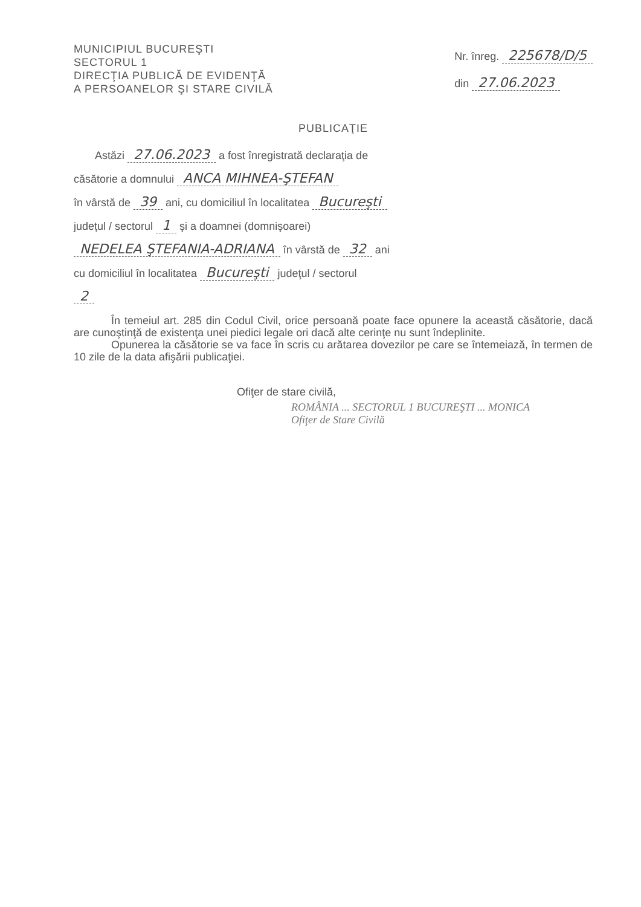MUNICIPIUL BUCUREŞTI
SECTORUL 1
DIRECŢIA PUBLICĂ DE EVIDENŢĂ
A PERSOANELOR ŞI STARE CIVILĂ
Nr. înreg. 225678/D/5
din 27.06.2023
PUBLICAŢIE
Astăzi 27.06.2023 a fost înregistrată declaraţia de
căsătorie a domnului ANCA MIHNEA-ŞTEFAN
în vârstă de 39 ani, cu domiciliul în localitatea Bucureşti
judeţul / sectorul 1 şi a doamnei (domnişoarei)
NEDELEA ŞTEFANIA-ADRIANA în vârstă de 32 ani
cu domiciliul în localitatea Bucureşti judeţul / sectorul
2
În temeiul art. 285 din Codul Civil, orice persoană poate face opunere la această căsătorie, dacă are cunoştinţă de existenţa unei piedici legale ori dacă alte cerinţe nu sunt îndeplinite.
Opunerea la căsătorie se va face în scris cu arătarea dovezilor pe care se întemeiază, în termen de 10 zile de la data afişării publicaţiei.
Ofiţer de stare civilă,
ROMÂNIA ... SECTORUL 1 BUCUREŞTI ... MONICA
Ofiţer de Stare Civilă